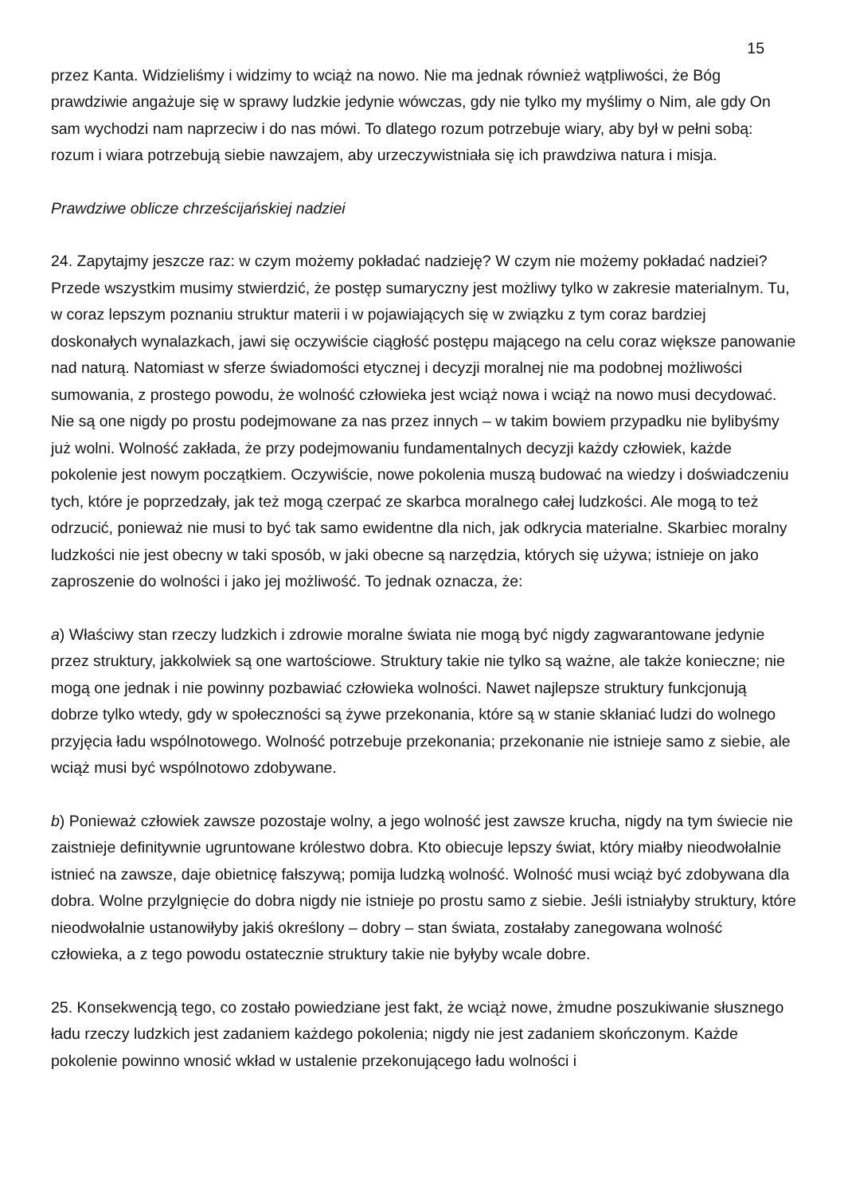15
przez Kanta. Widzieliśmy i widzimy to wciąż na nowo. Nie ma jednak również wątpliwości, że Bóg prawdziwie angażuje się w sprawy ludzkie jedynie wówczas, gdy nie tylko my myślimy o Nim, ale gdy On sam wychodzi nam naprzeciw i do nas mówi. To dlatego rozum potrzebuje wiary, aby był w pełni sobą: rozum i wiara potrzebują siebie nawzajem, aby urzeczywistniała się ich prawdziwa natura i misja.
Prawdziwe oblicze chrześcijańskiej nadziei
24. Zapytajmy jeszcze raz: w czym możemy pokładać nadzieję? W czym nie możemy pokładać nadziei? Przede wszystkim musimy stwierdzić, że postęp sumaryczny jest możliwy tylko w zakresie materialnym. Tu, w coraz lepszym poznaniu struktur materii i w pojawiających się w związku z tym coraz bardziej doskonałych wynalazkach, jawi się oczywiście ciągłość postępu mającego na celu coraz większe panowanie nad naturą. Natomiast w sferze świadomości etycznej i decyzji moralnej nie ma podobnej możliwości sumowania, z prostego powodu, że wolność człowieka jest wciąż nowa i wciąż na nowo musi decydować. Nie są one nigdy po prostu podejmowane za nas przez innych – w takim bowiem przypadku nie bylibyśmy już wolni. Wolność zakłada, że przy podejmowaniu fundamentalnych decyzji każdy człowiek, każde pokolenie jest nowym początkiem. Oczywiście, nowe pokolenia muszą budować na wiedzy i doświadczeniu tych, które je poprzedzały, jak też mogą czerpać ze skarbca moralnego całej ludzkości. Ale mogą to też odrzucić, ponieważ nie musi to być tak samo ewidentne dla nich, jak odkrycia materialne. Skarbiec moralny ludzkości nie jest obecny w taki sposób, w jaki obecne są narzędzia, których się używa; istnieje on jako zaproszenie do wolności i jako jej możliwość. To jednak oznacza, że:
a) Właściwy stan rzeczy ludzkich i zdrowie moralne świata nie mogą być nigdy zagwarantowane jedynie przez struktury, jakkolwiek są one wartościowe. Struktury takie nie tylko są ważne, ale także konieczne; nie mogą one jednak i nie powinny pozbawiać człowieka wolności. Nawet najlepsze struktury funkcjonują dobrze tylko wtedy, gdy w społeczności są żywe przekonania, które są w stanie skłaniać ludzi do wolnego przyjęcia ładu wspólnotowego. Wolność potrzebuje przekonania; przekonanie nie istnieje samo z siebie, ale wciąż musi być wspólnotowo zdobywane.
b) Ponieważ człowiek zawsze pozostaje wolny, a jego wolność jest zawsze krucha, nigdy na tym świecie nie zaistnieje definitywnie ugruntowane królestwo dobra. Kto obiecuje lepszy świat, który miałby nieodwołalnie istnieć na zawsze, daje obietnicę fałszywą; pomija ludzką wolność. Wolność musi wciąż być zdobywana dla dobra. Wolne przylgnięcie do dobra nigdy nie istnieje po prostu samo z siebie. Jeśli istniałyby struktury, które nieodwołalnie ustanowiłyby jakiś określony – dobry – stan świata, zostałaby zanegowana wolność człowieka, a z tego powodu ostatecznie struktury takie nie byłyby wcale dobre.
25. Konsekwencją tego, co zostało powiedziane jest fakt, że wciąż nowe, żmudne poszukiwanie słusznego ładu rzeczy ludzkich jest zadaniem każdego pokolenia; nigdy nie jest zadaniem skończonym. Każde pokolenie powinno wnosić wkład w ustalenie przekonującego ładu wolności i